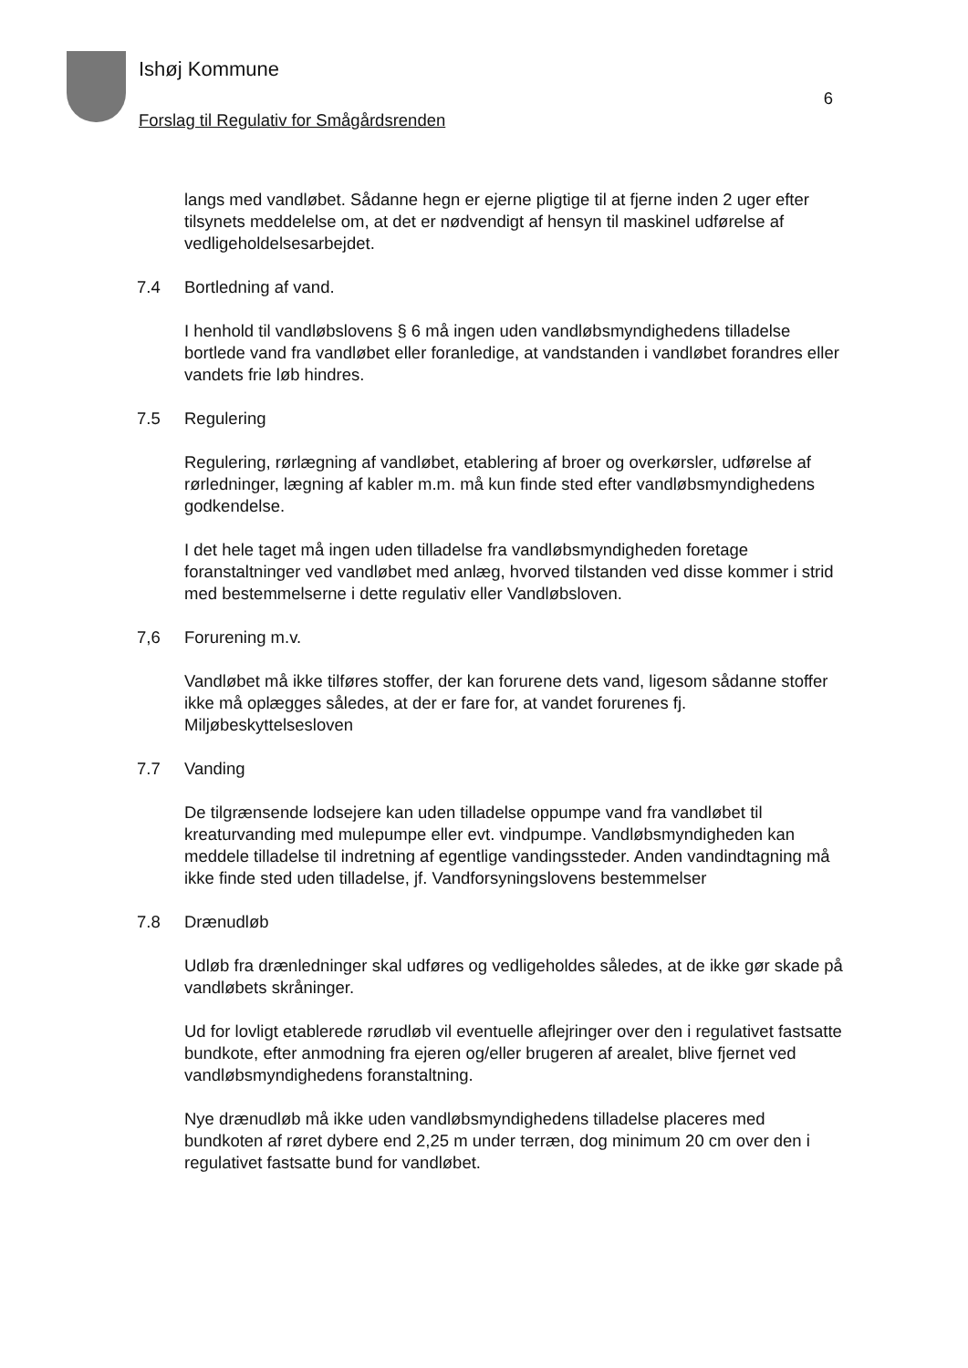Ishøj Kommune
Forslag til Regulativ for Smågårdsrenden
6
langs med vandløbet. Sådanne hegn er ejerne pligtige til at fjerne inden 2 uger efter tilsynets meddelelse om, at det er nødvendigt af hensyn til maskinel udførelse af vedligeholdelsesarbejdet.
7.4 Bortledning af vand.
I henhold til vandløbslovens § 6 må ingen uden vandløbsmyndighedens tilladelse bortlede vand fra vandløbet eller foranledige, at vandstanden i vandløbet forandres eller vandets frie løb hindres.
7.5 Regulering
Regulering, rørlægning af vandløbet, etablering af broer og overkørsler, udførelse af rørledninger, lægning af kabler m.m. må kun finde sted efter vandløbsmyndighedens godkendelse.
I det hele taget må ingen uden tilladelse fra vandløbsmyndigheden foretage foranstaltninger ved vandløbet med anlæg, hvorved tilstanden ved disse kommer i strid med bestemmelserne i dette regulativ eller Vandløbsloven.
7,6 Forurening m.v.
Vandløbet må ikke tilføres stoffer, der kan forurene dets vand, ligesom sådanne stoffer ikke må oplægges således, at der er fare for, at vandet forurenes fj. Miljøbeskyttelsesloven
7.7 Vanding
De tilgrænsende lodsejere kan uden tilladelse oppumpe vand fra vandløbet til kreaturvanding med mulepumpe eller evt. vindpumpe. Vandløbsmyndigheden kan meddele tilladelse til indretning af egentlige vandingssteder. Anden vandindtagning må ikke finde sted uden tilladelse, jf. Vandforsyningslovens bestemmelser
7.8 Drænudløb
Udløb fra drænledninger skal udføres og vedligeholdes således, at de ikke gør skade på vandløbets skråninger.
Ud for lovligt etablerede rørudløb vil eventuelle aflejringer over den i regulativet fastsatte bundkote, efter anmodning fra ejeren og/eller brugeren af arealet, blive fjernet ved vandløbsmyndighedens foranstaltning.
Nye drænudløb må ikke uden vandløbsmyndighedens tilladelse placeres med bundkoten af røret dybere end 2,25 m under terræn, dog minimum 20 cm over den i regulativet fastsatte bund for vandløbet.